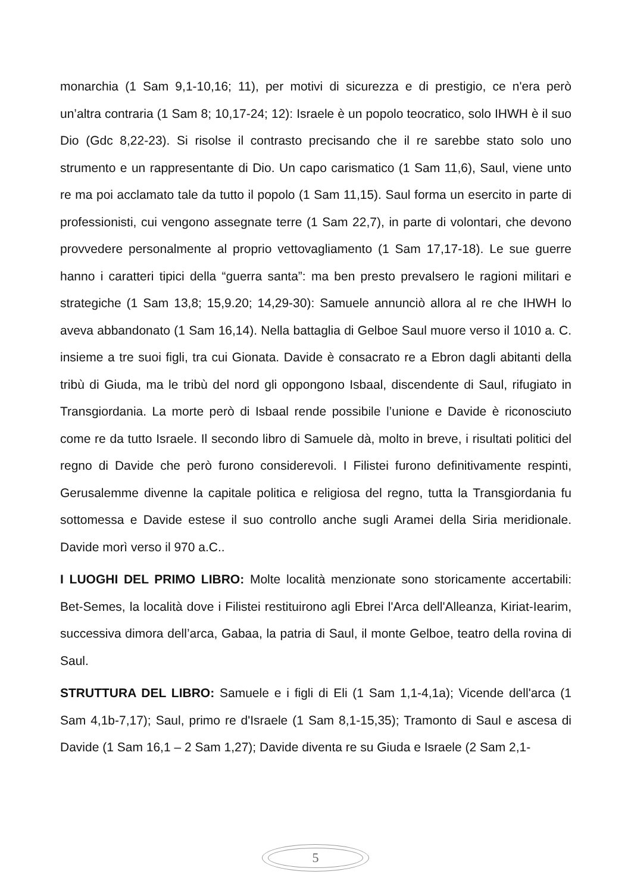monarchia (1 Sam 9,1-10,16; 11), per motivi di sicurezza e di prestigio, ce n'era però un’altra contraria (1 Sam 8; 10,17-24; 12): Israele è un popolo teocratico, solo IHWH è il suo Dio (Gdc 8,22-23). Si risolse il contrasto precisando che il re sarebbe stato solo uno strumento e un rappresentante di Dio. Un capo carismatico (1 Sam 11,6), Saul, viene unto re ma poi acclamato tale da tutto il popolo (1 Sam 11,15). Saul forma un esercito in parte di professionisti, cui vengono assegnate terre (1 Sam 22,7), in parte di volontari, che devono provvedere personalmente al proprio vettovagliamento (1 Sam 17,17-18). Le sue guerre hanno i caratteri tipici della “guerra santa”: ma ben presto prevalsero le ragioni militari e strategiche (1 Sam 13,8; 15,9.20; 14,29-30): Samuele annunciò allora al re che IHWH lo aveva abbandonato (1 Sam 16,14). Nella battaglia di Gelboe Saul muore verso il 1010 a. C. insieme a tre suoi figli, tra cui Gionata. Davide è consacrato re a Ebron dagli abitanti della tribù di Giuda, ma le tribù del nord gli oppongono Isbaal, discendente di Saul, rifugiato in Transgiordania. La morte però di Isbaal rende possibile l’unione e Davide è riconosciuto come re da tutto Israele. Il secondo libro di Samuele dà, molto in breve, i risultati politici del regno di Davide che però furono considerevoli. I Filistei furono definitivamente respinti, Gerusalemme divenne la capitale politica e religiosa del regno, tutta la Transgiordania fu sottomessa e Davide estese il suo controllo anche sugli Aramei della Siria meridionale. Davide morì verso il 970 a.C..
I LUOGHI DEL PRIMO LIBRO: Molte località menzionate sono storicamente accertabili: Bet-Semes, la località dove i Filistei restituirono agli Ebrei l'Arca dell'Alleanza, Kiriat-Iearim, successiva dimora dell’arca, Gabaa, la patria di Saul, il monte Gelboe, teatro della rovina di Saul.
STRUTTURA DEL LIBRO: Samuele e i figli di Eli (1 Sam 1,1-4,1a); Vicende dell'arca (1 Sam 4,1b-7,17); Saul, primo re d'Israele (1 Sam 8,1-15,35); Tramonto di Saul e ascesa di Davide (1 Sam 16,1 – 2 Sam 1,27); Davide diventa re su Giuda e Israele (2 Sam 2,1-
5